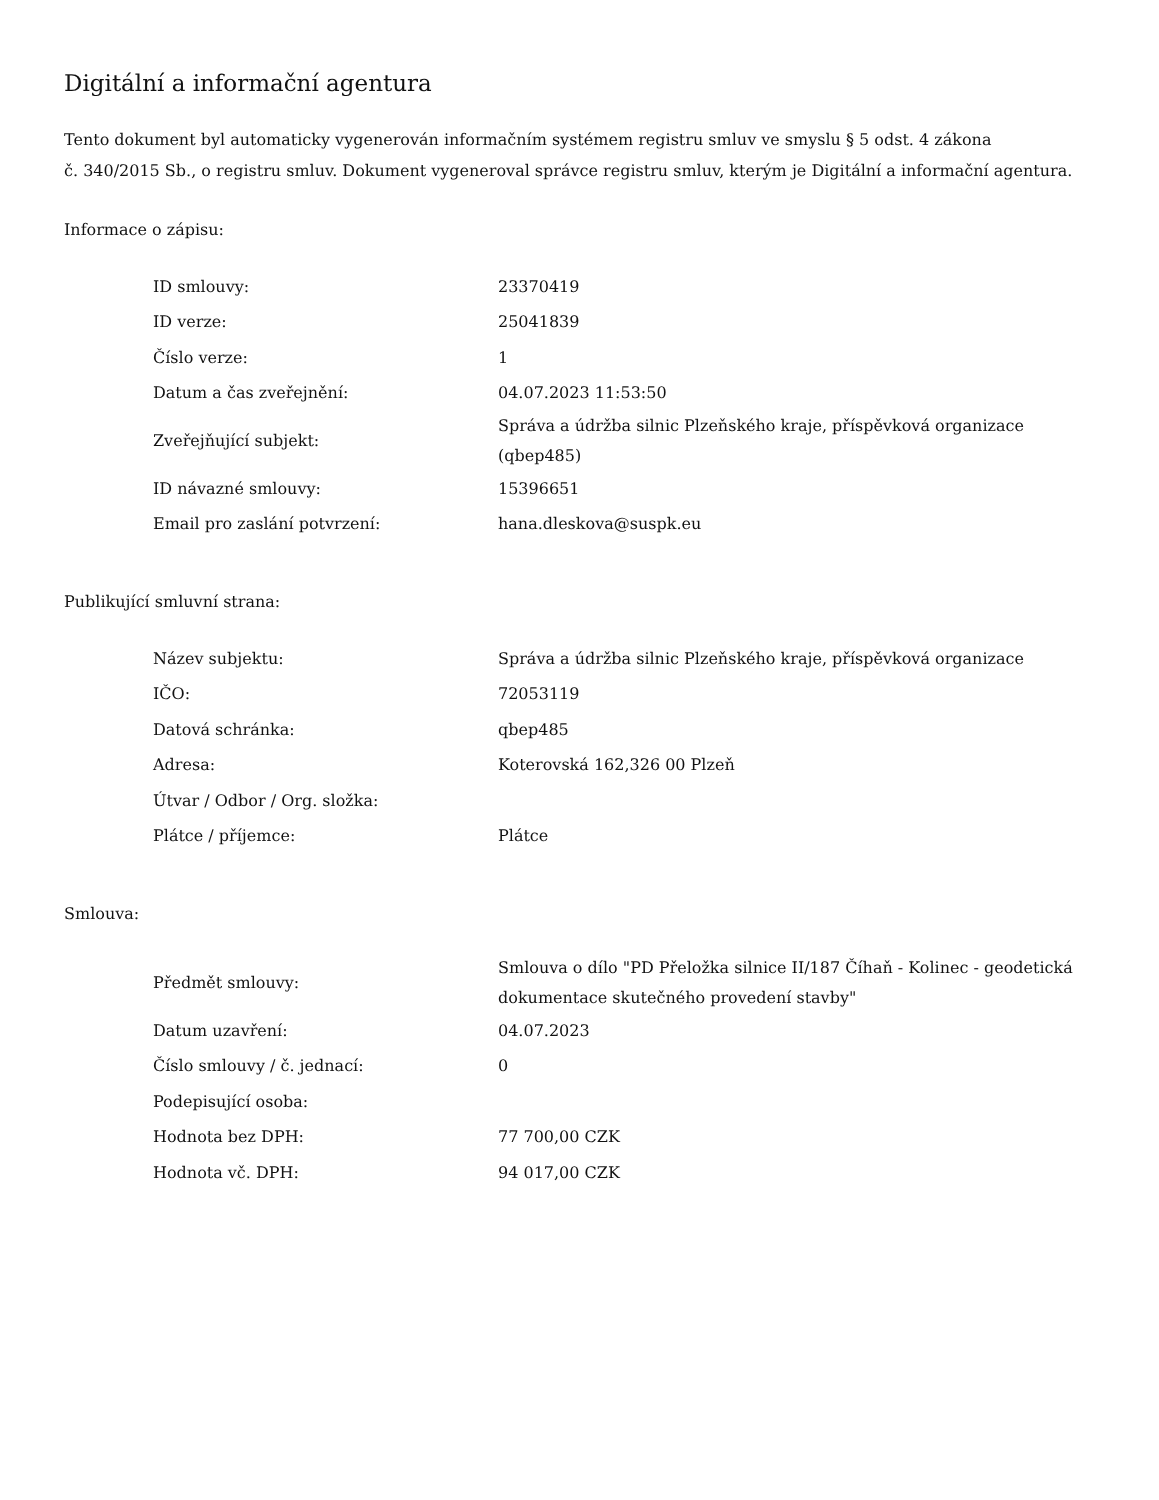Digitální a informační agentura
Tento dokument byl automaticky vygenerován informačním systémem registru smluv ve smyslu § 5 odst. 4 zákona
č. 340/2015 Sb., o registru smluv. Dokument vygeneroval správce registru smluv, kterým je Digitální a informační agentura.
Informace o zápisu:
| ID smlouvy: | 23370419 |
| ID verze: | 25041839 |
| Číslo verze: | 1 |
| Datum a čas zveřejnění: | 04.07.2023 11:53:50 |
| Zveřejňující subjekt: | Správa a údržba silnic Plzeňského kraje, příspěvková organizace (qbep485) |
| ID návazné smlouvy: | 15396651 |
| Email pro zaslání potvrzení: | hana.dleskova@suspk.eu |
Publikující smluvní strana:
| Název subjektu: | Správa a údržba silnic Plzeňského kraje, příspěvková organizace |
| IČO: | 72053119 |
| Datová schránka: | qbep485 |
| Adresa: | Koterovská 162,326 00 Plzeň |
| Útvar / Odbor / Org. složka: | |
| Plátce / příjemce: | Plátce |
Smlouva:
| Předmět smlouvy: | Smlouva o dílo "PD Přeložka silnice II/187 Číhaň - Kolinec - geodetická dokumentace skutečného provedení stavby" |
| Datum uzavření: | 04.07.2023 |
| Číslo smlouvy / č. jednací: | 0 |
| Podepisující osoba: | |
| Hodnota bez DPH: | 77 700,00 CZK |
| Hodnota vč. DPH: | 94 017,00 CZK |